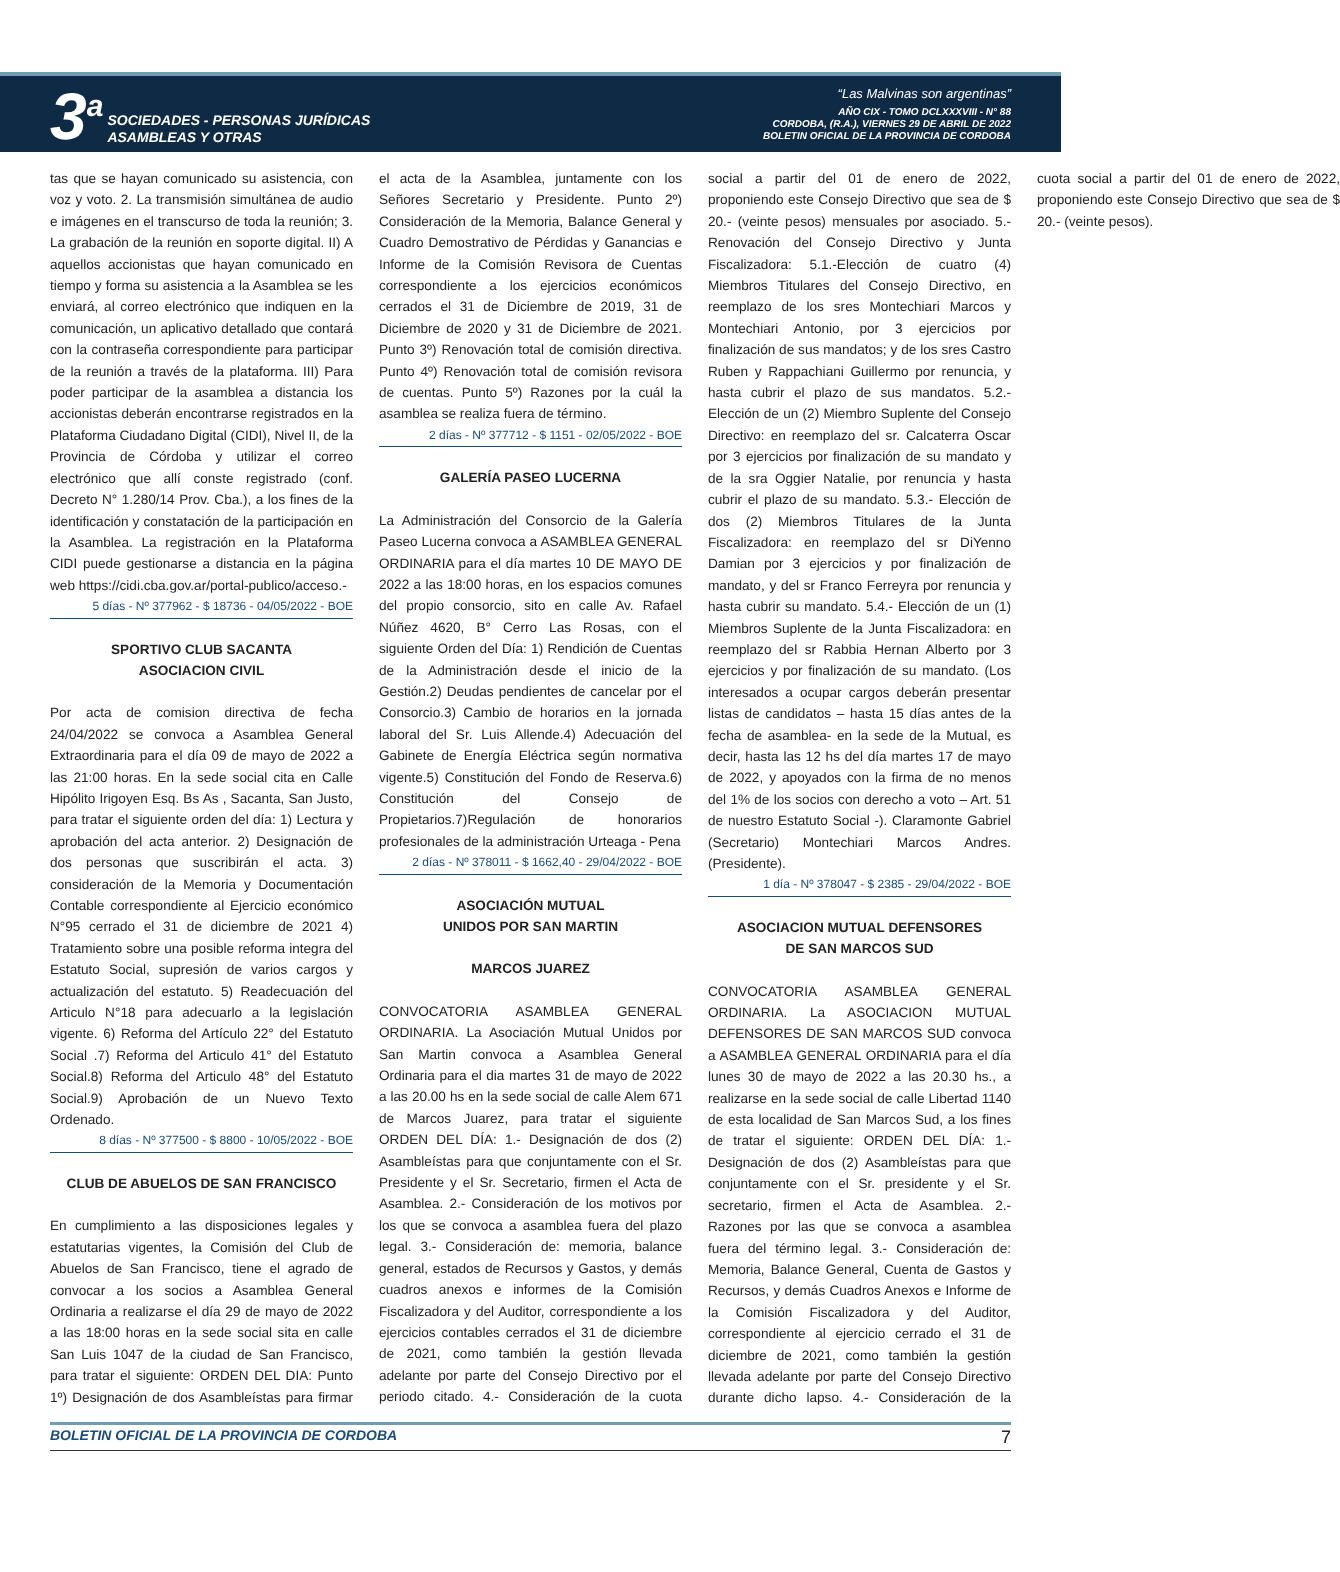3<sup>a</sup>
SOCIEDADES - PERSONAS JURÍDICAS
ASAMBLEAS Y OTRAS
“Las Malvinas son argentinas”
AÑO CIX - TOMO DCLXXXVIII - N° 88
CORDOBA, (R.A.), VIERNES 29 DE ABRIL DE 2022
BOLETIN OFICIAL DE LA PROVINCIA DE CORDOBA
tas que se hayan comunicado su asistencia, con voz y voto. 2. La transmisión simultánea de audio e imágenes en el transcurso de toda la reunión; 3. La grabación de la reunión en soporte digital. II) A aquellos accionistas que hayan comunicado en tiempo y forma su asistencia a la Asamblea se les enviará, al correo electrónico que indiquen en la comunicación, un aplicativo detallado que contará con la contraseña correspondiente para participar de la reunión a través de la plataforma. III) Para poder participar de la asamblea a distancia los accionistas deberán encontrarse registrados en la Plataforma Ciudadano Digital (CIDI), Nivel II, de la Provincia de Córdoba y utilizar el correo electrónico que allí conste registrado (conf. Decreto N° 1.280/14 Prov. Cba.), a los fines de la identificación y constatación de la participación en la Asamblea. La registración en la Plataforma CIDI puede gestionarse a distancia en la página web https://cidi.cba.gov.ar/portal-publico/acceso.-
5 días - Nº 377962 - $ 18736 - 04/05/2022 - BOE
SPORTIVO CLUB SACANTA
ASOCIACION CIVIL
Por acta de comision directiva de fecha 24/04/2022 se convoca a Asamblea General Extraordinaria para el día 09 de mayo de 2022 a las 21:00 horas. En la sede social cita en Calle Hipólito Irigoyen Esq. Bs As , Sacanta, San Justo, para tratar el siguiente orden del día: 1) Lectura y aprobación del acta anterior. 2) Designación de dos personas que suscribirán el acta. 3) consideración de la Memoria y Documentación Contable correspondiente al Ejercicio económico N°95 cerrado el 31 de diciembre de 2021 4) Tratamiento sobre una posible reforma integra del Estatuto Social, supresión de varios cargos y actualización del estatuto. 5) Readecuación del Articulo N°18 para adecuarlo a la legislación vigente. 6) Reforma del Artículo 22° del Estatuto Social .7) Reforma del Articulo 41° del Estatuto Social.8) Reforma del Articulo 48° del Estatuto Social.9) Aprobación de un Nuevo Texto Ordenado.
8 días - Nº 377500 - $ 8800 - 10/05/2022 - BOE
CLUB DE ABUELOS DE SAN FRANCISCO
En cumplimiento a las disposiciones legales y estatutarias vigentes, la Comisión del Club de Abuelos de San Francisco, tiene el agrado de convocar a los socios a Asamblea General Ordinaria a realizarse el día 29 de mayo de 2022 a las 18:00 horas en la sede social sita en calle San Luis 1047 de la ciudad de San Francisco, para tratar el siguiente: ORDEN DEL DIA: Punto 1º) Designación de dos Asambleístas para firmar el acta de la Asamblea, juntamente con los Señores Secretario y Presidente. Punto 2º) Consideración de la Memoria, Balance General y Cuadro Demostrativo de Pérdidas y Ganancias e Informe de la Comisión Revisora de Cuentas correspondiente a los ejercicios económicos cerrados el 31 de Diciembre de 2019, 31 de Diciembre de 2020 y 31 de Diciembre de 2021. Punto 3º) Renovación total de comisión directiva. Punto 4º) Renovación total de comisión revisora de cuentas. Punto 5º) Razones por la cuál la asamblea se realiza fuera de término.
2 días - Nº 377712 - $ 1151 - 02/05/2022 - BOE
GALERÍA PASEO LUCERNA
La Administración del Consorcio de la Galería Paseo Lucerna convoca a ASAMBLEA GENERAL ORDINARIA para el día martes 10 DE MAYO DE 2022 a las 18:00 horas, en los espacios comunes del propio consorcio, sito en calle Av. Rafael Núñez 4620, B° Cerro Las Rosas, con el siguiente Orden del Día: 1) Rendición de Cuentas de la Administración desde el inicio de la Gestión.2) Deudas pendientes de cancelar por el Consorcio.3) Cambio de horarios en la jornada laboral del Sr. Luis Allende.4) Adecuación del Gabinete de Energía Eléctrica según normativa vigente.5) Constitución del Fondo de Reserva.6) Constitución del Consejo de Propietarios.7)Regulación de honorarios profesionales de la administración Urteaga - Pena
2 días - Nº 378011 - $ 1662,40 - 29/04/2022 - BOE
ASOCIACIÓN MUTUAL
UNIDOS POR SAN MARTIN
MARCOS JUAREZ
CONVOCATORIA ASAMBLEA GENERAL ORDINARIA. La Asociación Mutual Unidos por San Martin convoca a Asamblea General Ordinaria para el dia martes 31 de mayo de 2022 a las 20.00 hs en la sede social de calle Alem 671 de Marcos Juarez, para tratar el siguiente ORDEN DEL DÍA: 1.- Designación de dos (2) Asambleístas para que conjuntamente con el Sr. Presidente y el Sr. Secretario, firmen el Acta de Asamblea. 2.- Consideración de los motivos por los que se convoca a asamblea fuera del plazo legal. 3.- Consideración de: memoria, balance general, estados de Recursos y Gastos, y demás cuadros anexos e informes de la Comisión Fiscalizadora y del Auditor, correspondiente a los ejercicios contables cerrados el 31 de diciembre de 2021, como también la gestión llevada adelante por parte del Consejo Directivo por el periodo citado. 4.- Consideración de la cuota social a partir del 01 de enero de 2022, proponiendo este Consejo Directivo que sea de $ 20.- (veinte pesos) mensuales por asociado. 5.- Renovación del Consejo Directivo y Junta Fiscalizadora: 5.1.-Elección de cuatro (4) Miembros Titulares del Consejo Directivo, en reemplazo de los sres Montechiari Marcos y Montechiari Antonio, por 3 ejercicios por finalización de sus mandatos; y de los sres Castro Ruben y Rappachiani Guillermo por renuncia, y hasta cubrir el plazo de sus mandatos. 5.2.- Elección de un (2) Miembro Suplente del Consejo Directivo: en reemplazo del sr. Calcaterra Oscar por 3 ejercicios por finalización de su mandato y de la sra Oggier Natalie, por renuncia y hasta cubrir el plazo de su mandato. 5.3.- Elección de dos (2) Miembros Titulares de la Junta Fiscalizadora: en reemplazo del sr DiYenno Damian por 3 ejercicios y por finalización de mandato, y del sr Franco Ferreyra por renuncia y hasta cubrir su mandato. 5.4.- Elección de un (1) Miembros Suplente de la Junta Fiscalizadora: en reemplazo del sr Rabbia Hernan Alberto por 3 ejercicios y por finalización de su mandato. (Los interesados a ocupar cargos deberán presentar listas de candidatos – hasta 15 días antes de la fecha de asamblea- en la sede de la Mutual, es decir, hasta las 12 hs del día martes 17 de mayo de 2022, y apoyados con la firma de no menos del 1% de los socios con derecho a voto – Art. 51 de nuestro Estatuto Social -). Claramonte Gabriel (Secretario) Montechiari Marcos Andres. (Presidente).
1 día - Nº 378047 - $ 2385 - 29/04/2022 - BOE
ASOCIACION MUTUAL DEFENSORES
DE SAN MARCOS SUD
CONVOCATORIA ASAMBLEA GENERAL ORDINARIA. La ASOCIACION MUTUAL DEFENSORES DE SAN MARCOS SUD convoca a ASAMBLEA GENERAL ORDINARIA para el día lunes 30 de mayo de 2022 a las 20.30 hs., a realizarse en la sede social de calle Libertad 1140 de esta localidad de San Marcos Sud, a los fines de tratar el siguiente: ORDEN DEL DÍA: 1.- Designación de dos (2) Asambleístas para que conjuntamente con el Sr. presidente y el Sr. secretario, firmen el Acta de Asamblea. 2.- Razones por las que se convoca a asamblea fuera del término legal. 3.- Consideración de: Memoria, Balance General, Cuenta de Gastos y Recursos, y demás Cuadros Anexos e Informe de la Comisión Fiscalizadora y del Auditor, correspondiente al ejercicio cerrado el 31 de diciembre de 2021, como también la gestión llevada adelante por parte del Consejo Directivo durante dicho lapso. 4.- Consideración de la cuota social a partir del 01 de enero de 2022, proponiendo este Consejo Directivo que sea de $ 20.- (veinte pesos).
BOLETIN OFICIAL DE LA PROVINCIA DE CORDOBA 7